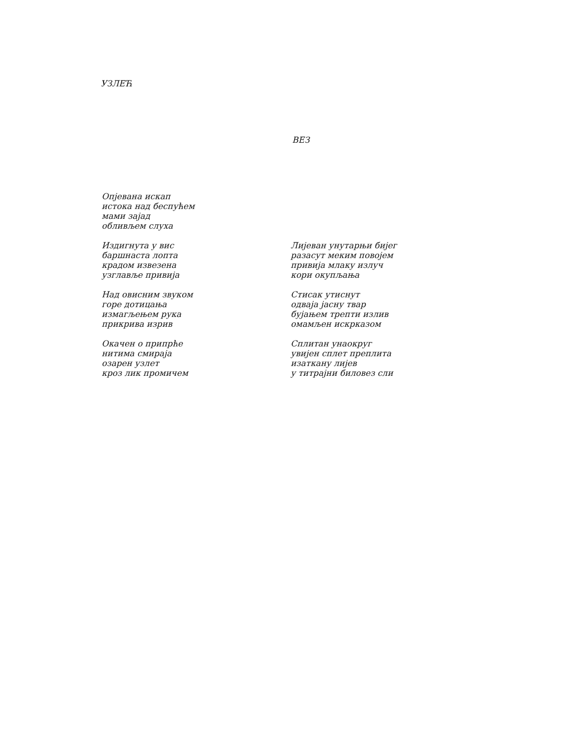УЗЛЕЋ
ВЕЗ
Опјевана искап
истока над беспућем
мами зајад
обливљем слуха
Издигнута у вис
баршнаста лопта
крадом извезена
узглавље привија
Над овисним звуком
горе дотицања
измагљењем рука
прикрива изрив
Окачен о припрће
нитима смираја
озарен узлет
кроз лик промичем
Лијеван унутарњи бијег
разасут меким повојем
привија млаку излуч
кори окупљања
Стисак утиснут
одваја јасну твар
бујањем трепти излив
омамљен искрказом
Сплитан унаокруг
увијен сплет преплита
изаткану лијев
у титрајни биловез сли